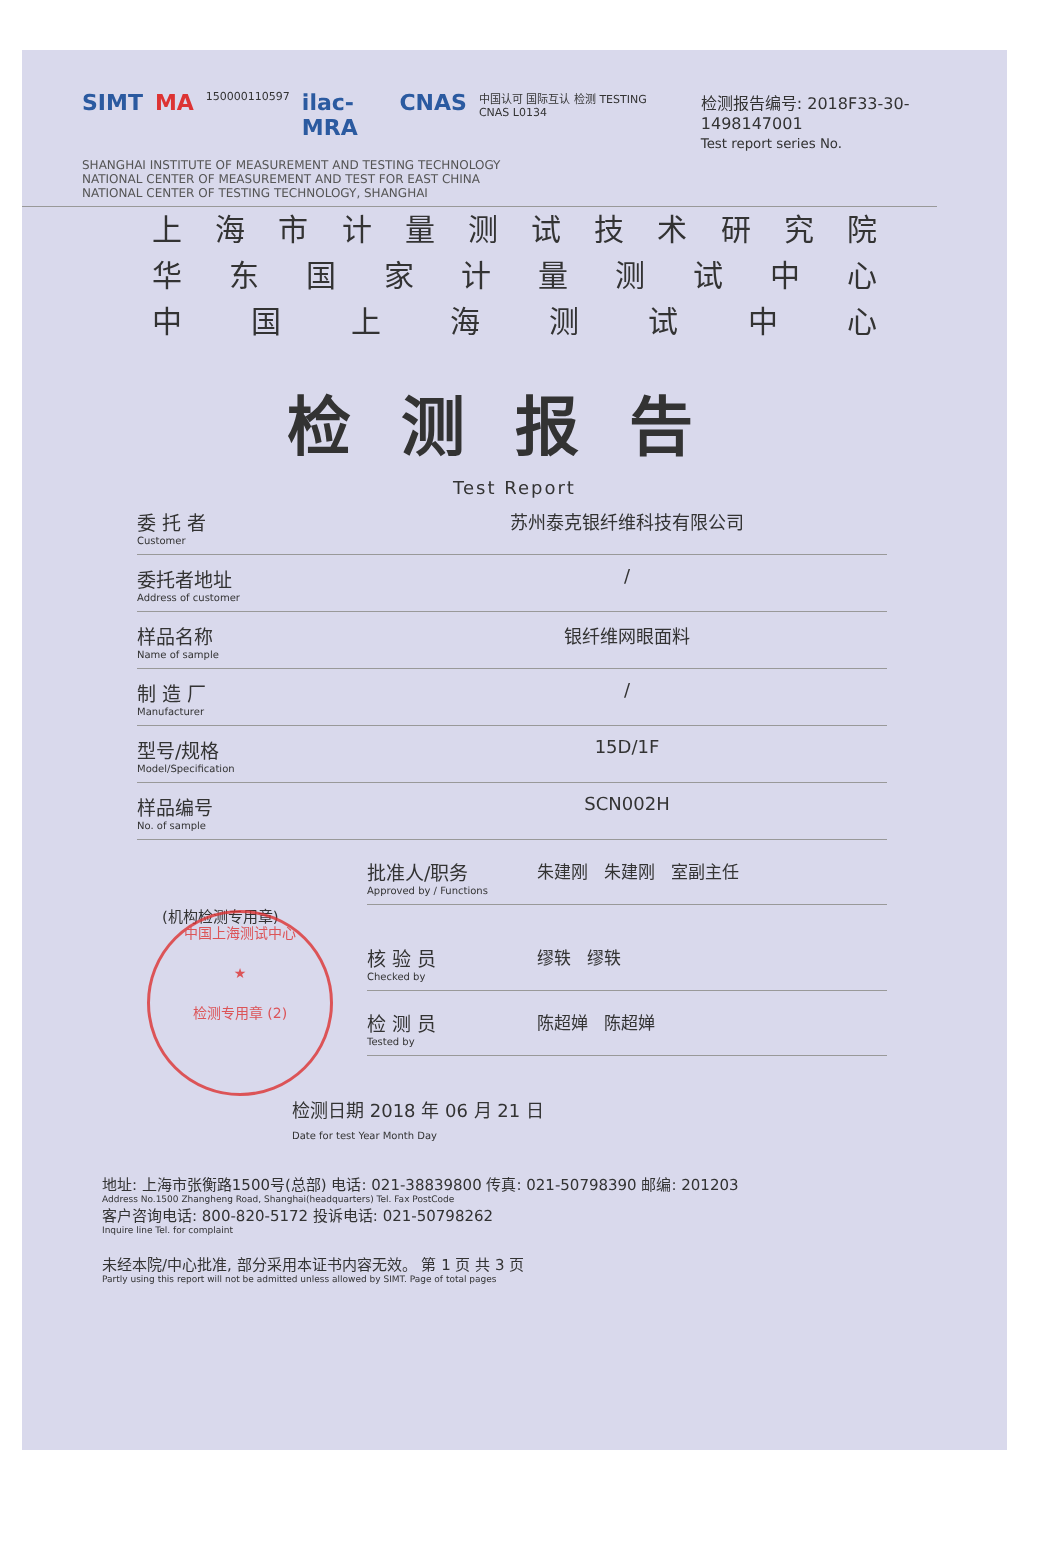SIMT MA 150000110597 ilac-MRA CNAS 中国认可 国际互认 检测 TESTING CNAS L0134
检测报告编号: 2018F33-30-1498147001
Test report series No.
SHANGHAI INSTITUTE OF MEASUREMENT AND TESTING TECHNOLOGY
NATIONAL CENTER OF MEASUREMENT AND TEST FOR EAST CHINA
NATIONAL CENTER OF TESTING TECHNOLOGY, SHANGHAI
上海市计量测试技术研究院
华东国家计量测试中心
中国上海测试中心
检测报告
Test Report
委 托 者
Customer
苏州泰克银纤维科技有限公司
委托者地址
Address of customer
/
样品名称
Name of sample
银纤维网眼面料
制 造 厂
Manufacturer
/
型号/规格
Model/Specification
15D/1F
样品编号
No. of sample
SCN002H
批准人/职务
Approved by / Functions
朱建刚 朱建刚 室副主任
(机构检测专用章)
核 验 员
Checked by
缪轶 缪轶
检 测 员
Tested by
陈超婵 陈超婵
检测日期 2018 年 06 月 21 日
Date for test Year Month Day
地址: 上海市张衡路1500号(总部) 电话: 021-38839800 传真: 021-50798390 邮编: 201203
Address No.1500 Zhangheng Road, Shanghai(headquarters) Tel. Fax PostCode
客户咨询电话: 800-820-5172 投诉电话: 021-50798262
Inquire line Tel. for complaint
未经本院/中心批准, 部分采用本证书内容无效。 第 1 页 共 3 页
Partly using this report will not be admitted unless allowed by SIMT. Page of total pages
中国上海测试中心
★
检测专用章 (2)